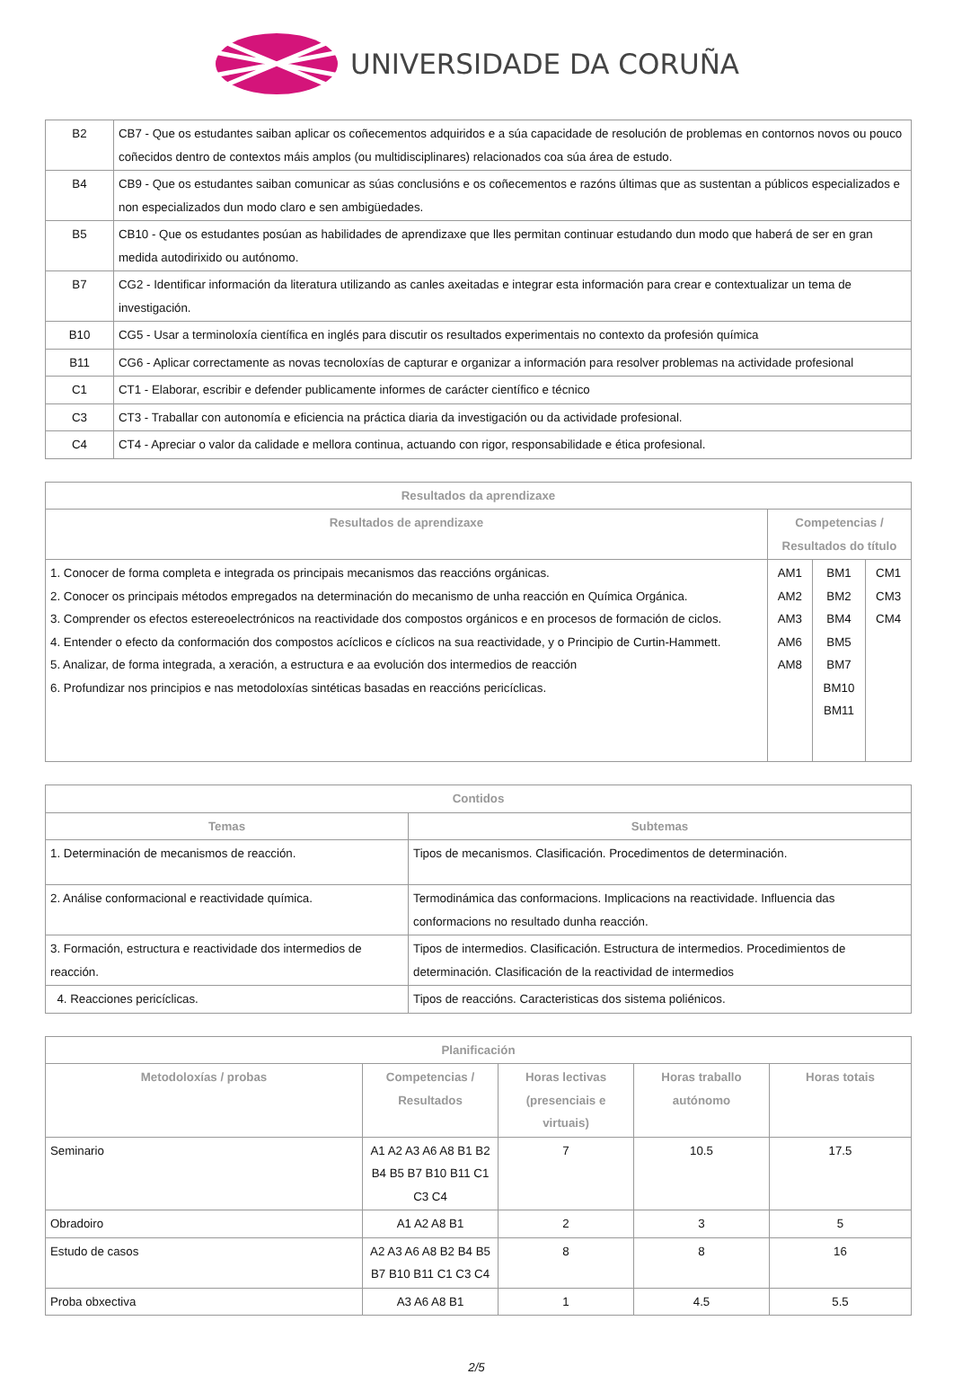UNIVERSIDADE DA CORUÑA
| B2 | CB7 - Que os estudantes saiban aplicar os coñecementos adquiridos e a súa capacidade de resolución de problemas en contornos novos ou pouco coñecidos dentro de contextos máis amplos (ou multidisciplinares) relacionados coa súa área de estudo. |
| B4 | CB9 - Que os estudantes saiban comunicar as súas conclusións e os coñecementos e razóns últimas que as sustentan a públicos especializados e non especializados dun modo claro e sen ambigüedades. |
| B5 | CB10 - Que os estudantes posúan as habilidades de aprendizaxe que lles permitan continuar estudando dun modo que haberá de ser en gran medida autodirixido ou autónomo. |
| B7 | CG2 - Identificar información da literatura utilizando as canles axeitadas e integrar esta información para crear e contextualizar un tema de investigación. |
| B10 | CG5 - Usar a terminoloxía científica en inglés para discutir os resultados experimentais no contexto da profesión química |
| B11 | CG6 - Aplicar correctamente as novas tecnoloxías de capturar e organizar a información para resolver problemas na actividade profesional |
| C1 | CT1 - Elaborar, escribir e defender publicamente informes de carácter científico e técnico |
| C3 | CT3 - Traballar con autonomía e eficiencia na práctica diaria da investigación ou da actividade profesional. |
| C4 | CT4 - Apreciar o valor da calidade e mellora continua, actuando con rigor, responsabilidade e ética profesional. |
| Resultados da aprendizaxe | | | |
| --- | --- | --- | --- |
| Resultados de aprendizaxe | Competencias / Resultados do título | | |
| 1. Conocer de forma completa e integrada os principais mecanismos das reaccións orgánicas. 2. Conocer os principais métodos empregados na determinación do mecanismo de unha reacción en Química Orgánica. 3. Comprender os efectos estereoelectrónicos na reactividade dos compostos orgánicos e en procesos de formación de ciclos. 4. Entender o efecto da conformación dos compostos acíclicos e cíclicos na sua reactividade, y o Principio de Curtin-Hammett. 5. Analizar, de forma integrada, a xeración, a estructura e aa evolución dos intermedios de reacción 6. Profundizar nos principios e nas metodoloxías sintéticas basadas en reaccións pericíclicas. | AM1 AM2 AM3 AM6 AM8 | BM1 BM2 BM4 BM5 BM7 BM10 BM11 | CM1 CM3 CM4 |
| Contidos | |
| --- | --- |
| Temas | Subtemas |
| 1. Determinación de mecanismos de reacción. | Tipos de mecanismos. Clasificación. Procedimentos de determinación. |
| 2. Análise conformacional e reactividade química. | Termodinámica das conformacions. Implicacions na reactividade. Influencia das conformacions no resultado dunha reacción. |
| 3. Formación, estructura e reactividade dos intermedios de reacción. | Tipos de intermedios. Clasificación. Estructura de intermedios. Procedimientos de determinación. Clasificación de la reactividad de intermedios |
| 4. Reacciones pericíclicas. | Tipos de reaccións. Caracteristicas dos sistema poliénicos. |
| Planificación | | | | |
| --- | --- | --- | --- | --- |
| Metodoloxías / probas | Competencias / Resultados | Horas lectivas (presenciais e virtuais) | Horas traballo autónomo | Horas totais |
| Seminario | A1 A2 A3 A6 A8 B1 B2 B4 B5 B7 B10 B11 C1 C3 C4 | 7 | 10.5 | 17.5 |
| Obradoiro | A1 A2 A8 B1 | 2 | 3 | 5 |
| Estudo de casos | A2 A3 A6 A8 B2 B4 B5 B7 B10 B11 C1 C3 C4 | 8 | 8 | 16 |
| Proba obxectiva | A3 A6 A8 B1 | 1 | 4.5 | 5.5 |
2/5